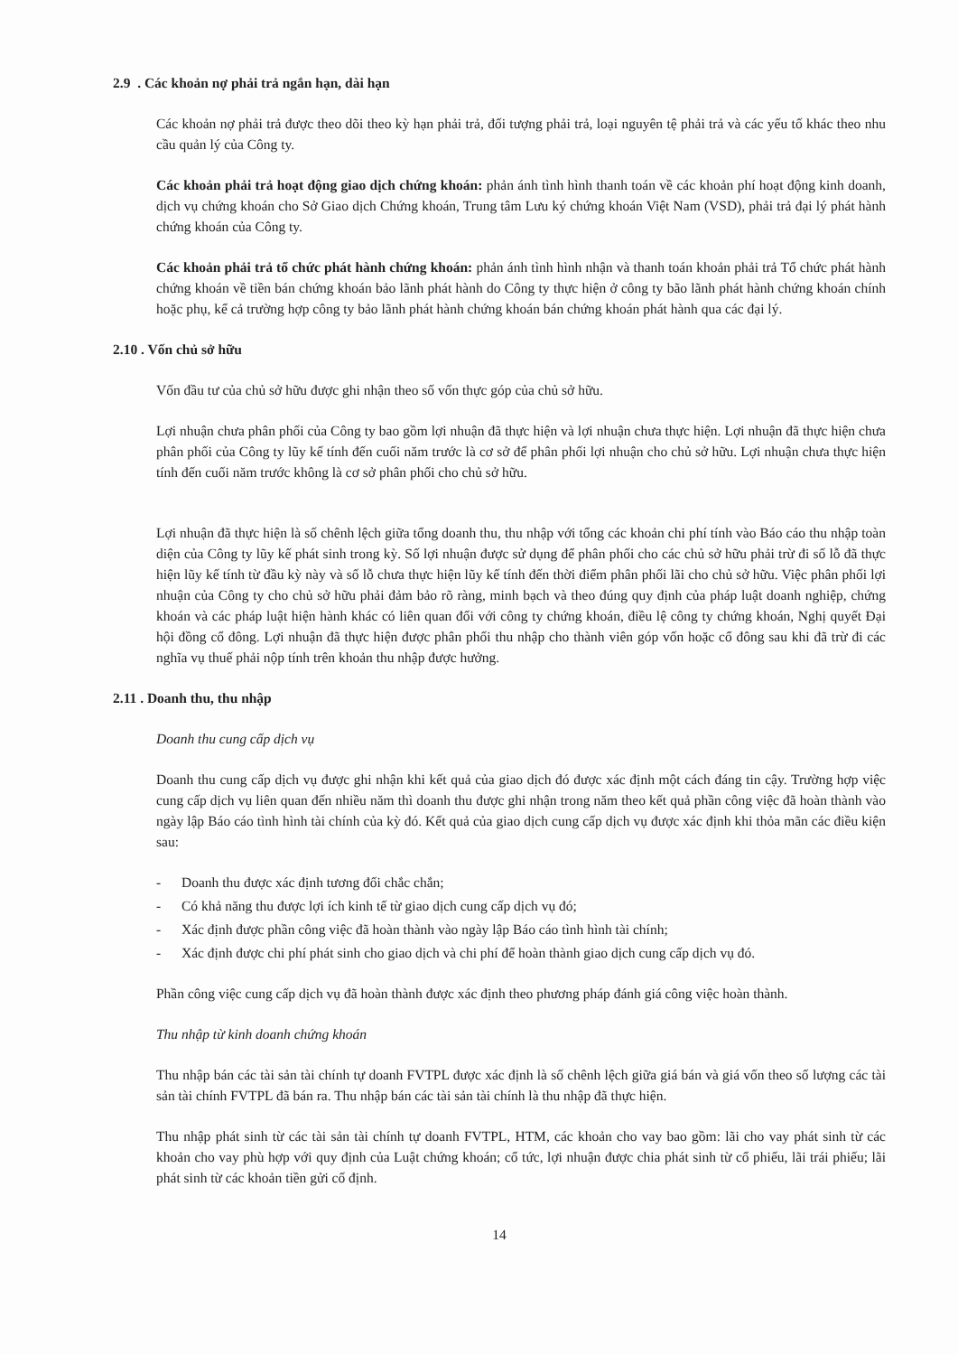2.9 . Các khoản nợ phải trả ngắn hạn, dài hạn
Các khoản nợ phải trả được theo dõi theo kỳ hạn phải trả, đối tượng phải trả, loại nguyên tệ phải trả và các yếu tố khác theo nhu cầu quản lý của Công ty.
Các khoản phải trả hoạt động giao dịch chứng khoán: phản ánh tình hình thanh toán về các khoản phí hoạt động kinh doanh, dịch vụ chứng khoán cho Sở Giao dịch Chứng khoán, Trung tâm Lưu ký chứng khoán Việt Nam (VSD), phải trả đại lý phát hành chứng khoán của Công ty.
Các khoản phải trả tổ chức phát hành chứng khoán: phản ánh tình hình nhận và thanh toán khoản phải trả Tổ chức phát hành chứng khoán về tiền bán chứng khoán bảo lãnh phát hành do Công ty thực hiện ở công ty bão lãnh phát hành chứng khoán chính hoặc phụ, kể cả trường hợp công ty bảo lãnh phát hành chứng khoán bán chứng khoán phát hành qua các đại lý.
2.10 . Vốn chủ sở hữu
Vốn đầu tư của chủ sở hữu được ghi nhận theo số vốn thực góp của chủ sở hữu.
Lợi nhuận chưa phân phối của Công ty bao gồm lợi nhuận đã thực hiện và lợi nhuận chưa thực hiện. Lợi nhuận đã thực hiện chưa phân phối của Công ty lũy kế tính đến cuối năm trước là cơ sở để phân phối lợi nhuận cho chủ sở hữu. Lợi nhuận chưa thực hiện tính đến cuối năm trước không là cơ sở phân phối cho chủ sở hữu.
Lợi nhuận đã thực hiện là số chênh lệch giữa tổng doanh thu, thu nhập với tổng các khoản chi phí tính vào Báo cáo thu nhập toàn diện của Công ty lũy kế phát sinh trong kỳ. Số lợi nhuận được sử dụng để phân phối cho các chủ sở hữu phải trừ đi số lỗ đã thực hiện lũy kế tính từ đầu kỳ này và số lỗ chưa thực hiện lũy kế tính đến thời điểm phân phối lãi cho chủ sở hữu. Việc phân phối lợi nhuận của Công ty cho chủ sở hữu phải đảm bảo rõ ràng, minh bạch và theo đúng quy định của pháp luật doanh nghiệp, chứng khoán và các pháp luật hiện hành khác có liên quan đối với công ty chứng khoán, điều lệ công ty chứng khoán, Nghị quyết Đại hội đồng cổ đông. Lợi nhuận đã thực hiện được phân phối thu nhập cho thành viên góp vốn hoặc cổ đông sau khi đã trừ đi các nghĩa vụ thuế phải nộp tính trên khoản thu nhập được hưởng.
2.11 . Doanh thu, thu nhập
Doanh thu cung cấp dịch vụ
Doanh thu cung cấp dịch vụ được ghi nhận khi kết quả của giao dịch đó được xác định một cách đáng tin cậy. Trường hợp việc cung cấp dịch vụ liên quan đến nhiều năm thì doanh thu được ghi nhận trong năm theo kết quả phần công việc đã hoàn thành vào ngày lập Báo cáo tình hình tài chính của kỳ đó. Kết quả của giao dịch cung cấp dịch vụ được xác định khi thỏa mãn các điều kiện sau:
- Doanh thu được xác định tương đối chắc chắn;
- Có khả năng thu được lợi ích kinh tế từ giao dịch cung cấp dịch vụ đó;
- Xác định được phần công việc đã hoàn thành vào ngày lập Báo cáo tình hình tài chính;
- Xác định được chi phí phát sinh cho giao dịch và chi phí để hoàn thành giao dịch cung cấp dịch vụ đó.
Phần công việc cung cấp dịch vụ đã hoàn thành được xác định theo phương pháp đánh giá công việc hoàn thành.
Thu nhập từ kinh doanh chứng khoán
Thu nhập bán các tài sản tài chính tự doanh FVTPL được xác định là số chênh lệch giữa giá bán và giá vốn theo số lượng các tài sản tài chính FVTPL đã bán ra. Thu nhập bán các tài sản tài chính là thu nhập đã thực hiện.
Thu nhập phát sinh từ các tài sản tài chính tự doanh FVTPL, HTM, các khoản cho vay bao gồm: lãi cho vay phát sinh từ các khoản cho vay phù hợp với quy định của Luật chứng khoán; cổ tức, lợi nhuận được chia phát sinh từ cổ phiếu, lãi trái phiếu; lãi phát sinh từ các khoản tiền gửi cố định.
14